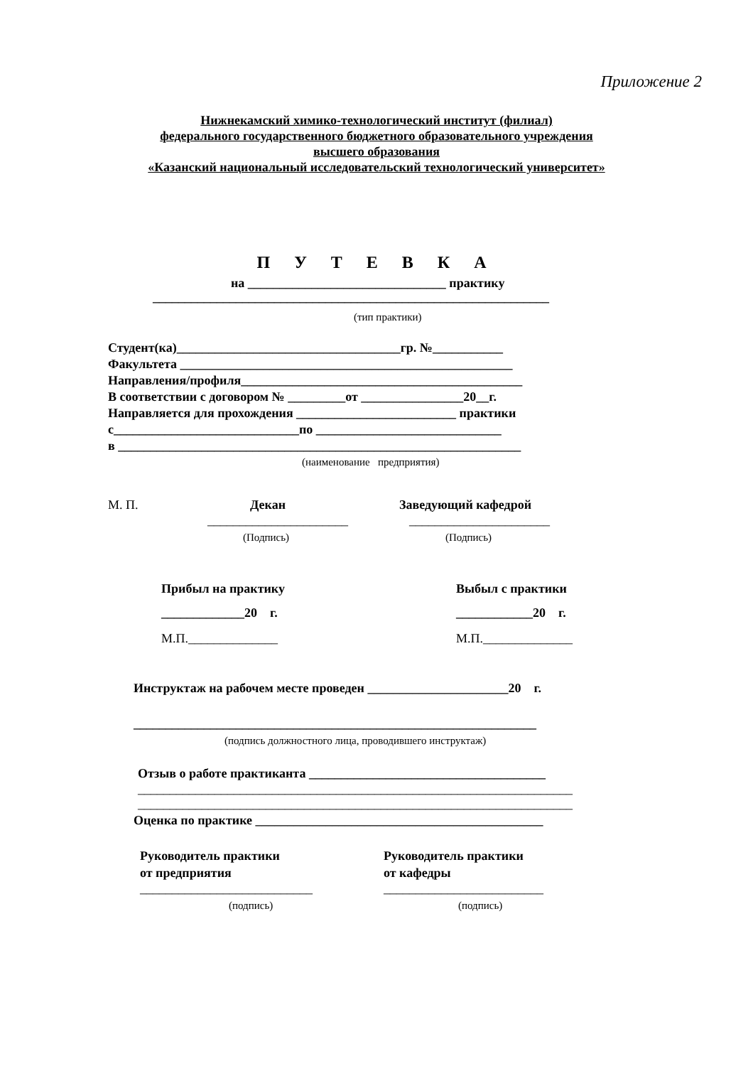Приложение 2
Нижнекамский химико-технологический институт (филиал) федерального государственного бюджетного образовательного учреждения высшего образования «Казанский национальный исследовательский технологический университет»
П У Т Е В К А
на _______________________________ практику
______________________________________________________________
(тип практики)
Студент(ка)___________________________________гр. №___________ Факультета ____________________________________________________ Направления/профиля____________________________________________ В соответствии с договором № _________от ________________20__г. Направляется для прохождения _________________________ практики с_____________________________по _____________________________ в _______________________________________________________________
(наименование предприятия)
М. П.
Декан
Заведующий кафедрой
______________________
______________________
(Подпись)
(Подпись)
Прибыл на практику
Выбыл с практики
_____________20 г.
____________20 г.
М.П.______________
М.П.______________
Инструктаж на рабочем месте проведен ______________________20 г.
_______________________________________________________________
(подпись должностного лица, проводившего инструктаж)
Отзыв о работе практиканта _____________________________________
____________________________________________________________________ ____________________________________________________________________
Оценка по практике _____________________________________________
Руководитель практики от предприятия
Руководитель практики от кафедры
___________________________
_________________________
(подпись)
(подпись)